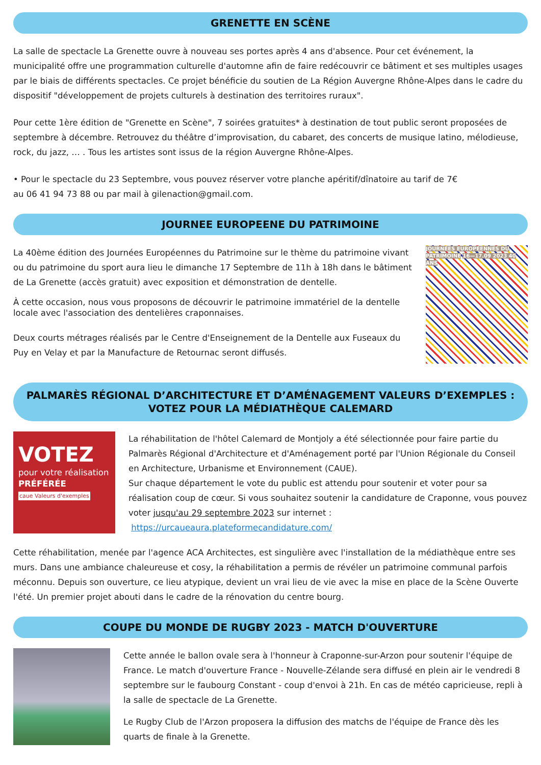GRENETTE EN SCÈNE
La salle de spectacle La Grenette ouvre à nouveau ses portes après 4 ans d'absence. Pour cet événement, la municipalité offre une programmation culturelle d'automne afin de faire redécouvrir ce bâtiment et ses multiples usages par le biais de différents spectacles. Ce projet bénéficie du soutien de La Région Auvergne Rhône-Alpes dans le cadre du dispositif "développement de projets culturels à destination des territoires ruraux".
Pour cette 1ère édition de "Grenette en Scène", 7 soirées gratuites* à destination de tout public seront proposées de septembre à décembre. Retrouvez du théâtre d’improvisation, du cabaret, des concerts de musique latino, mélodieuse, rock, du jazz, … . Tous les artistes sont issus de la région Auvergne Rhône-Alpes.
• Pour le spectacle du 23 Septembre, vous pouvez réserver votre planche apéritif/dînatoire au tarif de 7€
au 06 41 94 73 88 ou par mail à gilenaction@gmail.com.
JOURNEE EUROPEENE DU PATRIMOINE
La 40ème édition des Journées Européennes du Patrimoine sur le thème du patrimoine vivant ou du patrimoine du sport aura lieu le dimanche 17 Septembre de 11h à 18h dans le bâtiment de La Grenette (accès gratuit) avec exposition et démonstration de dentelle.
À cette occasion, nous vous proposons de découvrir le patrimoine immatériel de la dentelle locale avec l'association des dentelières craponnaises.
Deux courts métrages réalisés par le Centre d'Enseignement de la Dentelle aux Fuseaux du Puy en Velay et par la Manufacture de Retournac seront diffusés.
JOURNÉES EUROPÉENNES DU PATRIMOINE 16—17.09 2023 40 ANS
PALMARÈS RÉGIONAL D’ARCHITECTURE ET D’AMÉNAGEMENT VALEURS D’EXEMPLES :
VOTEZ POUR LA MÉDIATHÈQUE CALEMARD
VOTEZ
pour votre réalisation
PRÉFÉRÉE
caue Valeurs d'exemples
La réhabilitation de l'hôtel Calemard de Montjoly a été sélectionnée pour faire partie du Palmarès Régional d'Architecture et d'Aménagement porté par l'Union Régionale du Conseil en Architecture, Urbanisme et Environnement (CAUE).
Sur chaque département le vote du public est attendu pour soutenir et voter pour sa réalisation coup de cœur. Si vous souhaitez soutenir la candidature de Craponne, vous pouvez voter jusqu'au 29 septembre 2023 sur internet :
https://urcaueaura.plateformecandidature.com/
Cette réhabilitation, menée par l'agence ACA Architectes, est singulière avec l'installation de la médiathèque entre ses murs. Dans une ambiance chaleureuse et cosy, la réhabilitation a permis de révéler un patrimoine communal parfois méconnu. Depuis son ouverture, ce lieu atypique, devient un vrai lieu de vie avec la mise en place de la Scène Ouverte l'été. Un premier projet abouti dans le cadre de la rénovation du centre bourg.
COUPE DU MONDE DE RUGBY 2023 - MATCH D'OUVERTURE
Cette année le ballon ovale sera à l'honneur à Craponne-sur-Arzon pour soutenir l'équipe de France. Le match d'ouverture France - Nouvelle-Zélande sera diffusé en plein air le vendredi 8 septembre sur le faubourg Constant - coup d'envoi à 21h. En cas de météo capricieuse, repli à la salle de spectacle de La Grenette.
Le Rugby Club de l'Arzon proposera la diffusion des matchs de l'équipe de France dès les quarts de finale à la Grenette.